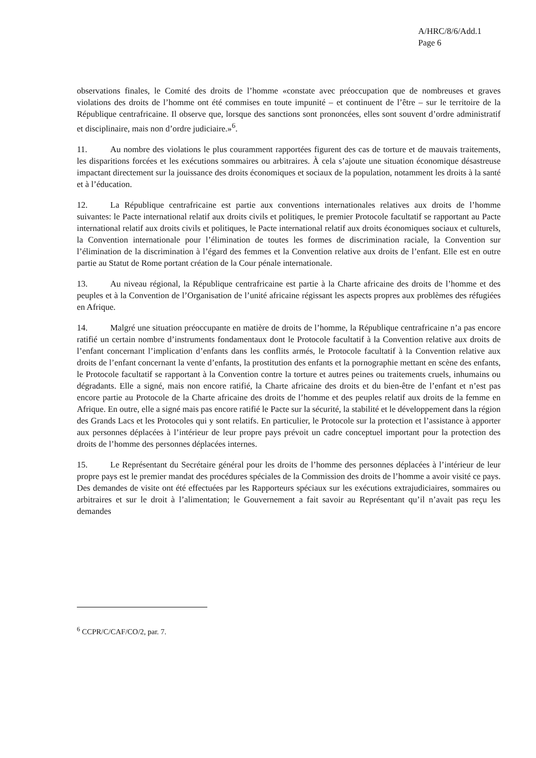A/HRC/8/6/Add.1
Page 6
observations finales, le Comité des droits de l’homme «constate avec préoccupation que de nombreuses et graves violations des droits de l’homme ont été commises en toute impunité – et continuent de l’être – sur le territoire de la République centrafricaine. Il observe que, lorsque des sanctions sont prononcées, elles sont souvent d’ordre administratif et disciplinaire, mais non d’ordre judiciaire.»<sup>6</sup>.
11. Au nombre des violations le plus couramment rapportées figurent des cas de torture et de mauvais traitements, les disparitions forcées et les exécutions sommaires ou arbitraires. À cela s’ajoute une situation économique désastreuse impactant directement sur la jouissance des droits économiques et sociaux de la population, notamment les droits à la santé et à l’éducation.
12. La République centrafricaine est partie aux conventions internationales relatives aux droits de l’homme suivantes: le Pacte international relatif aux droits civils et politiques, le premier Protocole facultatif se rapportant au Pacte international relatif aux droits civils et politiques, le Pacte international relatif aux droits économiques sociaux et culturels, la Convention internationale pour l’élimination de toutes les formes de discrimination raciale, la Convention sur l’élimination de la discrimination à l’égard des femmes et la Convention relative aux droits de l’enfant. Elle est en outre partie au Statut de Rome portant création de la Cour pénale internationale.
13. Au niveau régional, la République centrafricaine est partie à la Charte africaine des droits de l’homme et des peuples et à la Convention de l’Organisation de l’unité africaine régissant les aspects propres aux problèmes des réfugiées en Afrique.
14. Malgré une situation préoccupante en matière de droits de l’homme, la République centrafricaine n’a pas encore ratifié un certain nombre d’instruments fondamentaux dont le Protocole facultatif à la Convention relative aux droits de l’enfant concernant l’implication d’enfants dans les conflits armés, le Protocole facultatif à la Convention relative aux droits de l’enfant concernant la vente d’enfants, la prostitution des enfants et la pornographie mettant en scène des enfants, le Protocole facultatif se rapportant à la Convention contre la torture et autres peines ou traitements cruels, inhumains ou dégradants. Elle a signé, mais non encore ratifié, la Charte africaine des droits et du bien-être de l’enfant et n’est pas encore partie au Protocole de la Charte africaine des droits de l’homme et des peuples relatif aux droits de la femme en Afrique. En outre, elle a signé mais pas encore ratifié le Pacte sur la sécurité, la stabilité et le développement dans la région des Grands Lacs et les Protocoles qui y sont relatifs. En particulier, le Protocole sur la protection et l’assistance à apporter aux personnes déplacées à l’intérieur de leur propre pays prévoit un cadre conceptuel important pour la protection des droits de l’homme des personnes déplacées internes.
15. Le Représentant du Secrétaire général pour les droits de l’homme des personnes déplacées à l’intérieur de leur propre pays est le premier mandat des procédures spéciales de la Commission des droits de l’homme a avoir visité ce pays. Des demandes de visite ont été effectuées par les Rapporteurs spéciaux sur les exécutions extrajudiciaires, sommaires ou arbitraires et sur le droit à l’alimentation; le Gouvernement a fait savoir au Représentant qu’il n’avait pas reçu les demandes
<sup>6</sup> CCPR/C/CAF/CO/2, par. 7.